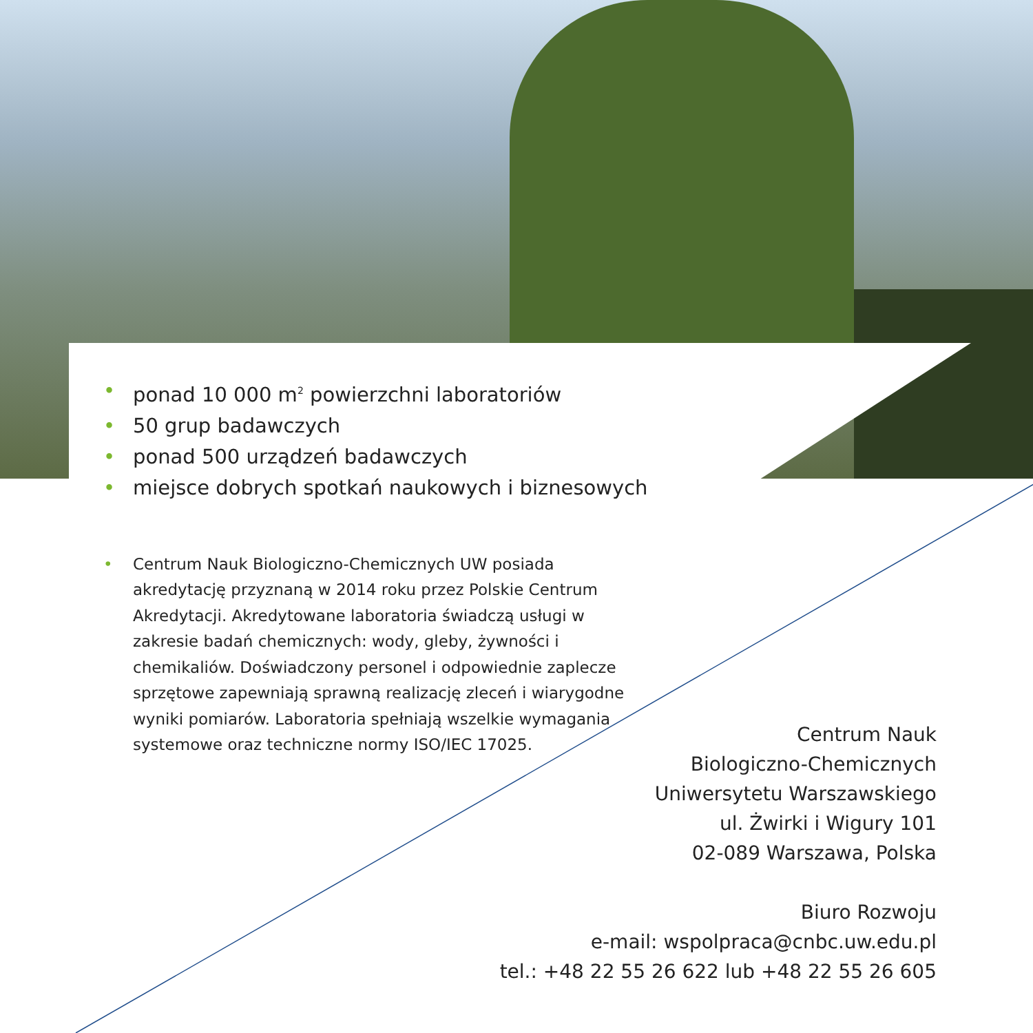• ponad 10 000 m<sup>2</sup> powierzchni laboratoriów
• 50 grup badawczych
• ponad 500 urządzeń badawczych
• miejsce dobrych spotkań naukowych i biznesowych
• Centrum Nauk Biologiczno-Chemicznych UW posiada akredytację przyznaną w 2014 roku przez Polskie Centrum Akredytacji. Akredytowane laboratoria świadczą usługi w zakresie badań chemicznych: wody, gleby, żywności i chemikaliów. Doświadczony personel i odpowiednie zaplecze sprzętowe zapewniają sprawną realizację zleceń i wiarygodne wyniki pomiarów. Laboratoria spełniają wszelkie wymagania systemowe oraz techniczne normy ISO/IEC 17025.
Centrum Nauk
Biologiczno-Chemicznych
Uniwersytetu Warszawskiego
ul. Żwirki i Wigury 101
02-089 Warszawa, Polska
Biuro Rozwoju
e-mail: wspolpraca@cnbc.uw.edu.pl
tel.: +48 22 55 26 622 lub +48 22 55 26 605